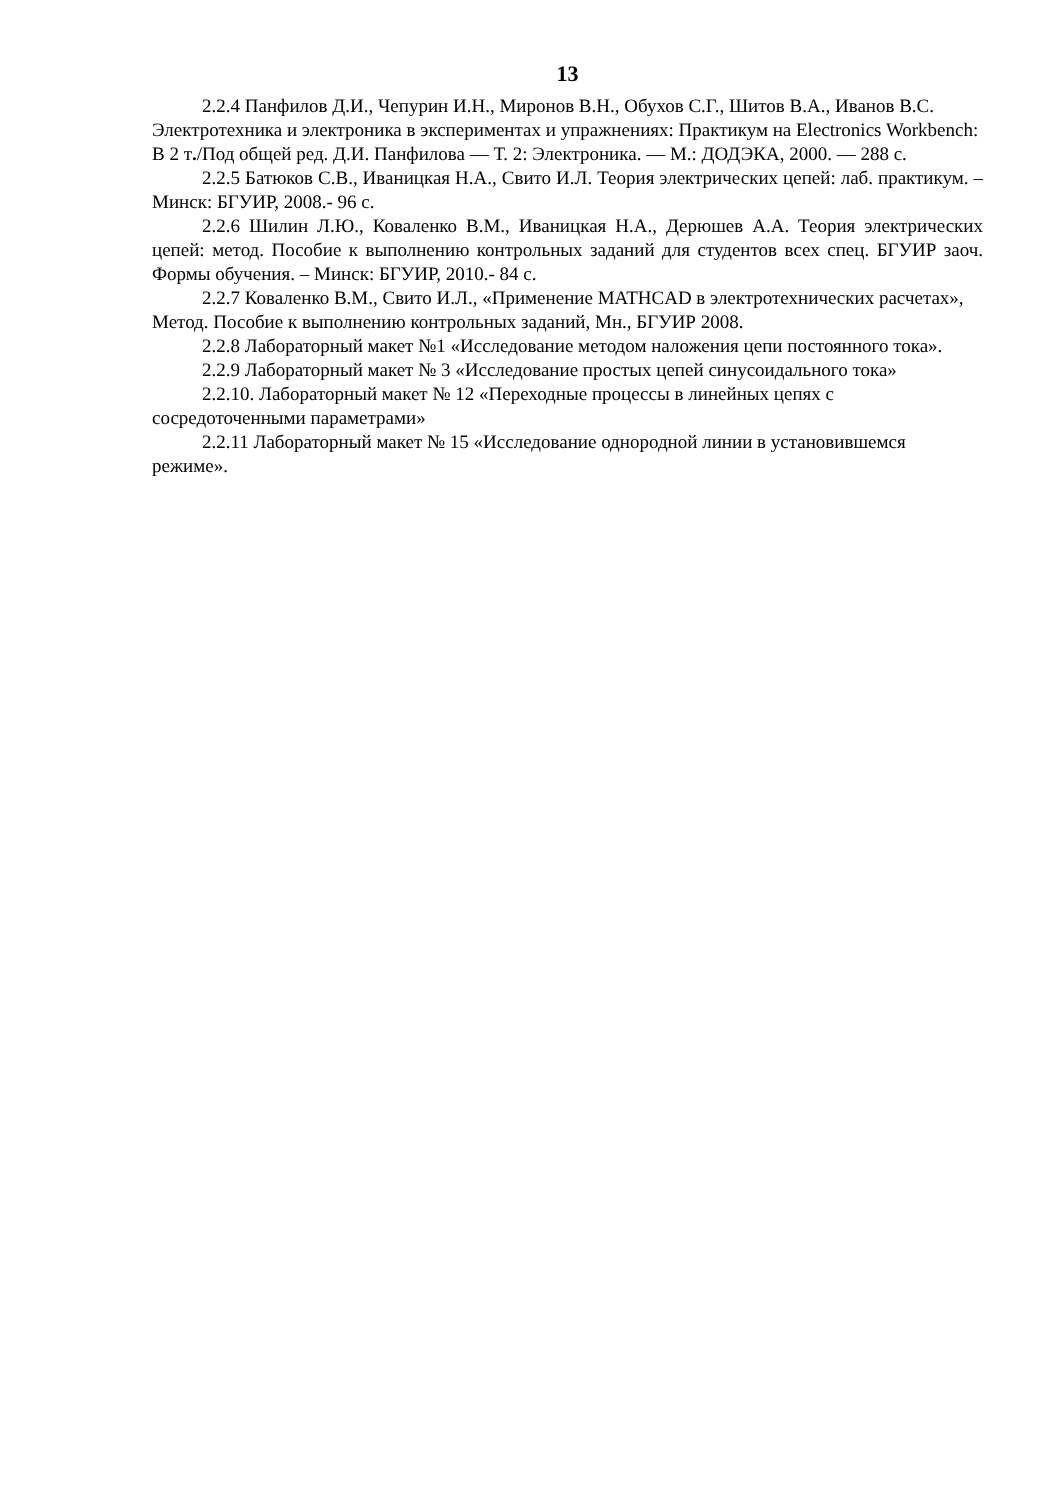13
2.2.4 Панфилов Д.И., Чепурин И.Н., Миронов В.Н., Обухов С.Г., Шитов В.А., Иванов В.С. Электротехника и электроника в экспериментах и упражнениях: Практикум на Electronics Workbench: В 2 т./Под общей ред. Д.И. Панфилова — Т. 2: Электроника. — М.: ДОДЭКА, 2000. — 288 с.
2.2.5 Батюков С.В., Иваницкая Н.А., Свито И.Л. Теория электрических цепей: лаб. практикум. – Минск: БГУИР, 2008.- 96 с.
2.2.6 Шилин Л.Ю., Коваленко В.М., Иваницкая Н.А., Дерюшев А.А. Теория электрических цепей: метод. Пособие к выполнению контрольных заданий для студентов всех спец. БГУИР заоч. Формы обучения. – Минск: БГУИР, 2010.- 84 с.
2.2.7 Коваленко В.М., Свито И.Л., «Применение MATHCAD в электротехнических расчетах», Метод. Пособие к выполнению контрольных заданий, Мн., БГУИР 2008.
2.2.8 Лабораторный макет №1 «Исследование методом наложения цепи постоянного тока».
2.2.9 Лабораторный макет № 3 «Исследование простых цепей синусоидального тока»
2.2.10. Лабораторный макет № 12 «Переходные процессы в линейных цепях с сосредоточенными параметрами»
2.2.11 Лабораторный макет № 15 «Исследование однородной линии в установившемся режиме».